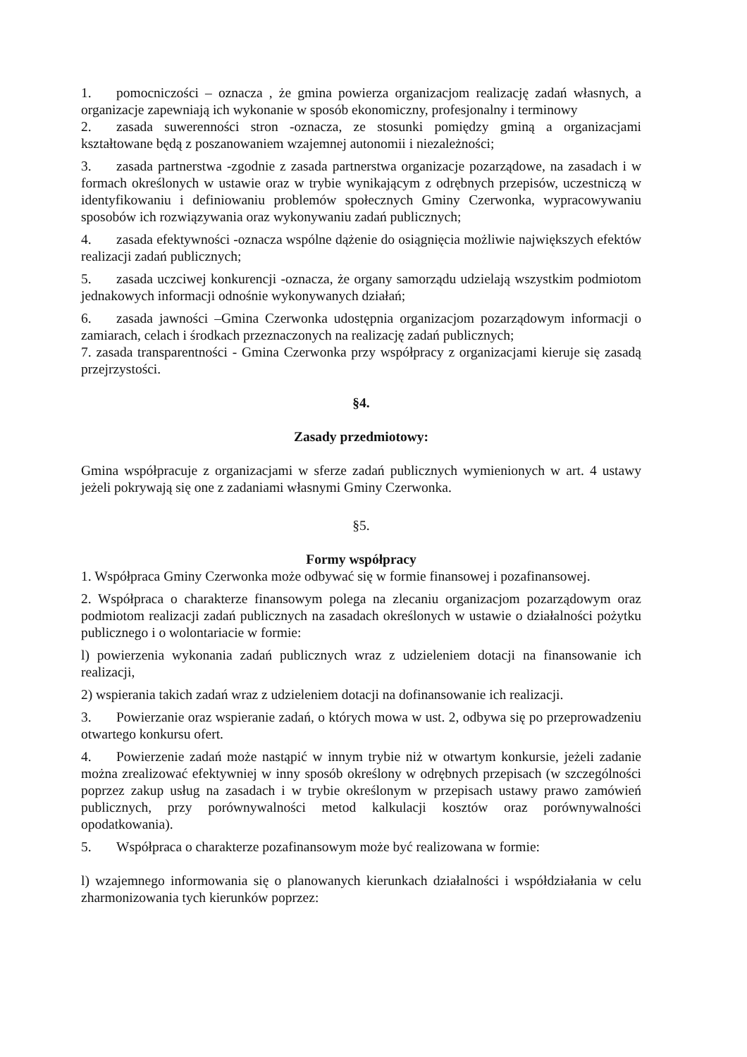1. pomocniczości – oznacza , że gmina powierza organizacjom realizację zadań własnych, a organizacje zapewniają ich wykonanie w sposób ekonomiczny, profesjonalny i terminowy
2. zasada suwerenności stron -oznacza, ze stosunki pomiędzy gminą a organizacjami kształtowane będą z poszanowaniem wzajemnej autonomii i niezależności;
3. zasada partnerstwa -zgodnie z zasada partnerstwa organizacje pozarządowe, na zasadach i w formach określonych w ustawie oraz w trybie wynikającym z odrębnych przepisów, uczestniczą w identyfikowaniu i definiowaniu problemów społecznych Gminy Czerwonka, wypracowywaniu sposobów ich rozwiązywania oraz wykonywaniu zadań publicznych;
4. zasada efektywności -oznacza wspólne dążenie do osiągnięcia możliwie największych efektów realizacji zadań publicznych;
5. zasada uczciwej konkurencji -oznacza, że organy samorządu udzielają wszystkim podmiotom jednakowych informacji odnośnie wykonywanych działań;
6. zasada jawności –Gmina Czerwonka udostępnia organizacjom pozarządowym informacji o zamiarach, celach i środkach przeznaczonych na realizację zadań publicznych;
7. zasada transparentności - Gmina Czerwonka przy współpracy z organizacjami kieruje się zasadą przejrzystości.
§4.
Zasady przedmiotowy:
Gmina współpracuje z organizacjami w sferze zadań publicznych wymienionych w art. 4 ustawy jeżeli pokrywają się one z zadaniami własnymi Gminy Czerwonka.
§5.
Formy współpracy
1. Współpraca Gminy Czerwonka może odbywać się w formie finansowej i pozafinansowej.
2. Współpraca o charakterze finansowym polega na zlecaniu organizacjom pozarządowym oraz podmiotom realizacji zadań publicznych na zasadach określonych w ustawie o działalności pożytku publicznego i o wolontariacie w formie:
l) powierzenia wykonania zadań publicznych wraz z udzieleniem dotacji na finansowanie ich realizacji,
2) wspierania takich zadań wraz z udzieleniem dotacji na dofinansowanie ich realizacji.
3. Powierzanie oraz wspieranie zadań, o których mowa w ust. 2, odbywa się po przeprowadzeniu otwartego konkursu ofert.
4. Powierzenie zadań może nastąpić w innym trybie niż w otwartym konkursie, jeżeli zadanie można zrealizować efektywniej w inny sposób określony w odrębnych przepisach (w szczególności poprzez zakup usług na zasadach i w trybie określonym w przepisach ustawy prawo zamówień publicznych, przy porównywalności metod kalkulacji kosztów oraz porównywalności opodatkowania).
5. Współpraca o charakterze pozafinansowym może być realizowana w formie:
l) wzajemnego informowania się o planowanych kierunkach działalności i współdziałania w celu zharmonizowania tych kierunków poprzez: